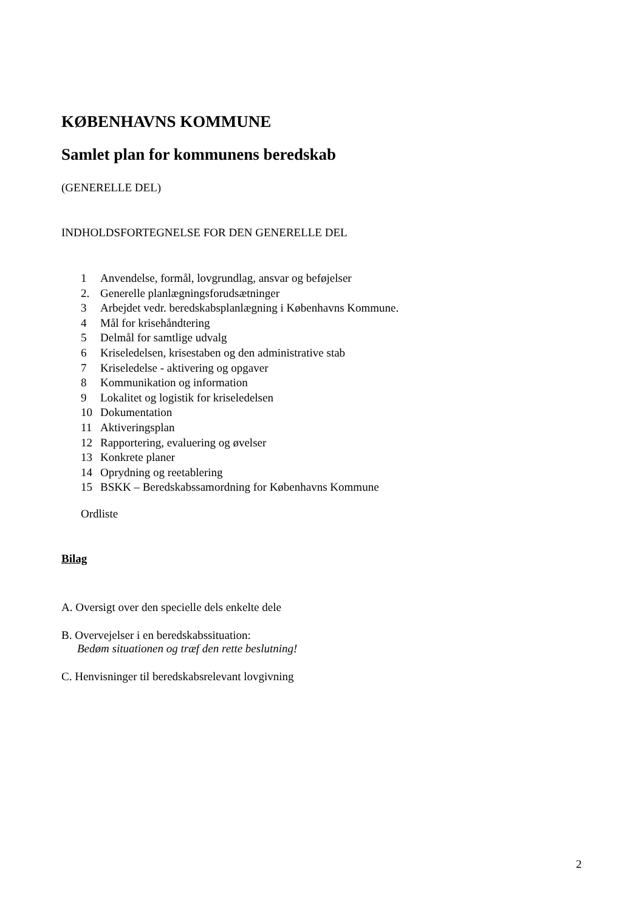KØBENHAVNS KOMMUNE
Samlet plan for kommunens beredskab
(GENERELLE DEL)
INDHOLDSFORTEGNELSE FOR DEN GENERELLE DEL
1 Anvendelse, formål, lovgrundlag, ansvar og beføjelser
2. Generelle planlægningsforudsætninger
3 Arbejdet vedr. beredskabsplanlægning i Københavns Kommune.
4 Mål for krisehåndtering
5 Delmål for samtlige udvalg
6 Kriseledelsen, krisestaben og den administrative stab
7 Kriseledelse - aktivering og opgaver
8 Kommunikation og information
9 Lokalitet og logistik for kriseledelsen
10 Dokumentation
11 Aktiveringsplan
12 Rapportering, evaluering og øvelser
13 Konkrete planer
14 Oprydning og reetablering
15 BSKK – Beredskabssamordning for Københavns Kommune
Ordliste
Bilag
A. Oversigt over den specielle dels enkelte dele
B. Overvejelser i en beredskabssituation:
Bedøm situationen og træf den rette beslutning!
C. Henvisninger til beredskabsrelevant lovgivning
2